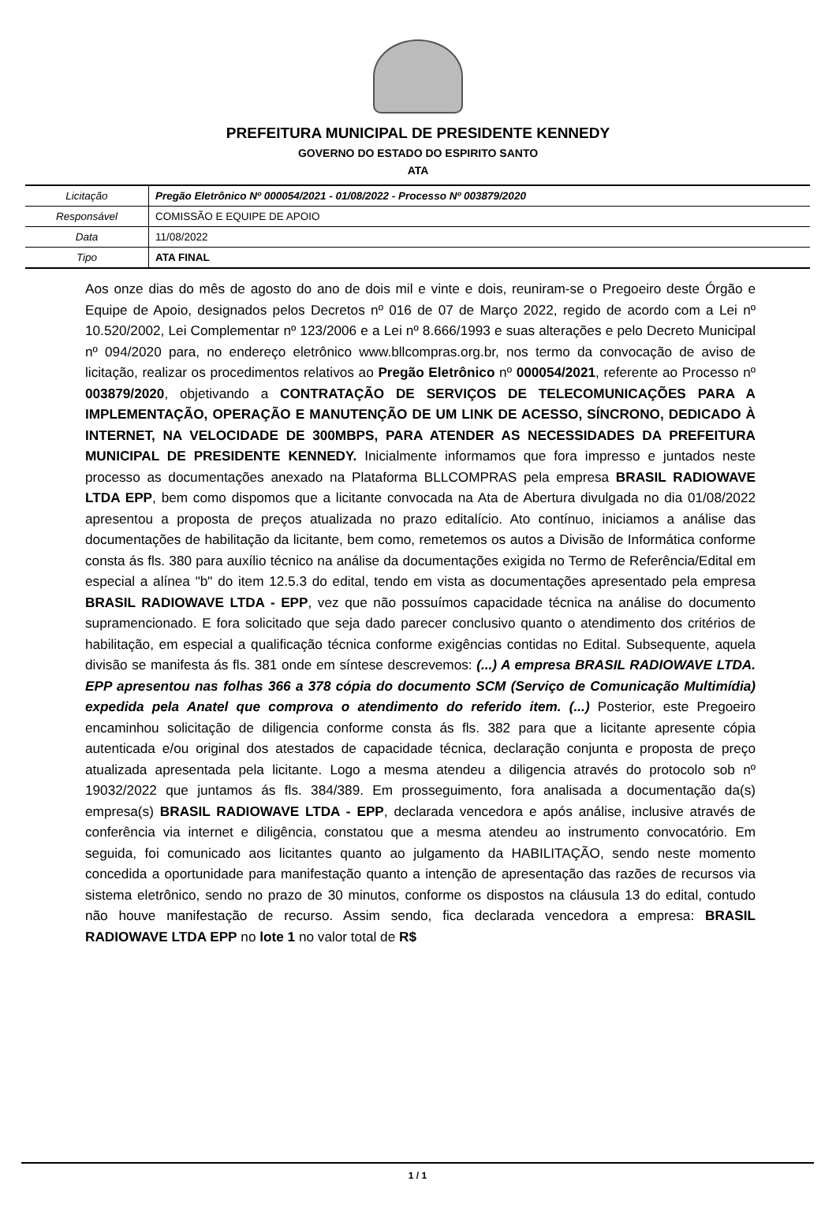PREFEITURA MUNICIPAL DE PRESIDENTE KENNEDY
GOVERNO DO ESTADO DO ESPIRITO SANTO
ATA
| Licitação | Pregão Eletrônico Nº 000054/2021 - 01/08/2022 - Processo Nº 003879/2020 |
| Responsável | COMISSÃO E EQUIPE DE APOIO |
| Data | 11/08/2022 |
| Tipo | ATA FINAL |
Aos onze dias do mês de agosto do ano de dois mil e vinte e dois, reuniram-se o Pregoeiro deste Órgão e Equipe de Apoio, designados pelos Decretos nº 016 de 07 de Março 2022, regido de acordo com a Lei nº 10.520/2002, Lei Complementar nº 123/2006 e a Lei nº 8.666/1993 e suas alterações e pelo Decreto Municipal nº 094/2020 para, no endereço eletrônico www.bllcompras.org.br, nos termo da convocação de aviso de licitação, realizar os procedimentos relativos ao Pregão Eletrônico nº 000054/2021, referente ao Processo nº 003879/2020, objetivando a CONTRATAÇÃO DE SERVIÇOS DE TELECOMUNICAÇÕES PARA A IMPLEMENTAÇÃO, OPERAÇÃO E MANUTENÇÃO DE UM LINK DE ACESSO, SÍNCRONO, DEDICADO À INTERNET, NA VELOCIDADE DE 300MBPS, PARA ATENDER AS NECESSIDADES DA PREFEITURA MUNICIPAL DE PRESIDENTE KENNEDY. Inicialmente informamos que fora impresso e juntados neste processo as documentações anexado na Plataforma BLLCOMPRAS pela empresa BRASIL RADIOWAVE LTDA EPP, bem como dispomos que a licitante convocada na Ata de Abertura divulgada no dia 01/08/2022 apresentou a proposta de preços atualizada no prazo editalício. Ato contínuo, iniciamos a análise das documentações de habilitação da licitante, bem como, remetemos os autos a Divisão de Informática conforme consta ás fls. 380 para auxílio técnico na análise da documentações exigida no Termo de Referência/Edital em especial a alínea "b" do item 12.5.3 do edital, tendo em vista as documentações apresentado pela empresa BRASIL RADIOWAVE LTDA - EPP, vez que não possuímos capacidade técnica na análise do documento supramencionado. E fora solicitado que seja dado parecer conclusivo quanto o atendimento dos critérios de habilitação, em especial a qualificação técnica conforme exigências contidas no Edital. Subsequente, aquela divisão se manifesta ás fls. 381 onde em síntese descrevemos: (...) A empresa BRASIL RADIOWAVE LTDA. EPP apresentou nas folhas 366 a 378 cópia do documento SCM (Serviço de Comunicação Multimídia) expedida pela Anatel que comprova o atendimento do referido item. (...) Posterior, este Pregoeiro encaminhou solicitação de diligencia conforme consta ás fls. 382 para que a licitante apresente cópia autenticada e/ou original dos atestados de capacidade técnica, declaração conjunta e proposta de preço atualizada apresentada pela licitante. Logo a mesma atendeu a diligencia através do protocolo sob nº 19032/2022 que juntamos ás fls. 384/389. Em prosseguimento, fora analisada a documentação da(s) empresa(s) BRASIL RADIOWAVE LTDA - EPP, declarada vencedora e após análise, inclusive através de conferência via internet e diligência, constatou que a mesma atendeu ao instrumento convocatório. Em seguida, foi comunicado aos licitantes quanto ao julgamento da HABILITAÇÃO, sendo neste momento concedida a oportunidade para manifestação quanto a intenção de apresentação das razões de recursos via sistema eletrônico, sendo no prazo de 30 minutos, conforme os dispostos na cláusula 13 do edital, contudo não houve manifestação de recurso. Assim sendo, fica declarada vencedora a empresa: BRASIL RADIOWAVE LTDA EPP no lote 1 no valor total de R$
1 / 1